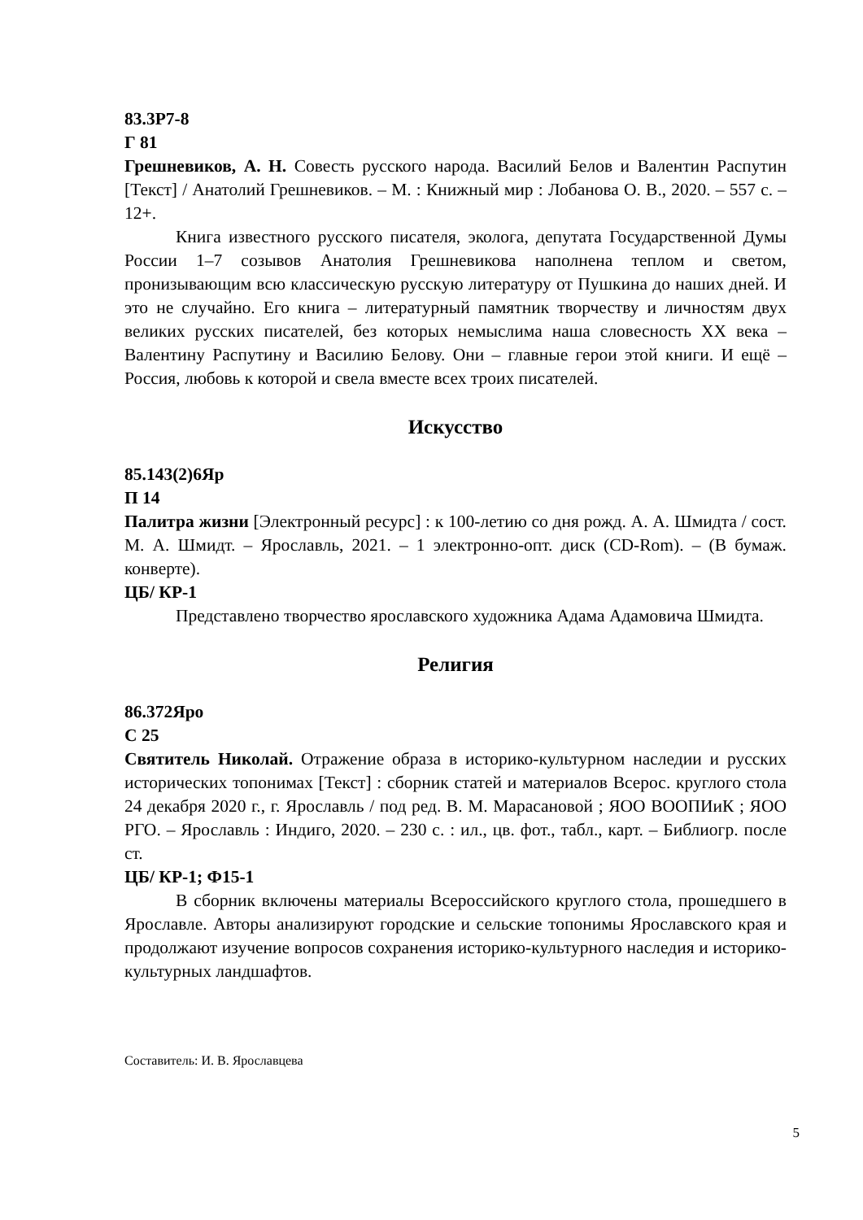83.3Р7-8
Г 81
Грешневиков, А. Н. Совесть русского народа. Василий Белов и Валентин Распутин [Текст] / Анатолий Грешневиков. – М. : Книжный мир : Лобанова О. В., 2020. – 557 с. – 12+.
Книга известного русского писателя, эколога, депутата Государственной Думы России 1–7 созывов Анатолия Грешневикова наполнена теплом и светом, пронизывающим всю классическую русскую литературу от Пушкина до наших дней. И это не случайно. Его книга – литературный памятник творчеству и личностям двух великих русских писателей, без которых немыслима наша словесность XX века – Валентину Распутину и Василию Белову. Они – главные герои этой книги. И ещё – Россия, любовь к которой и свела вместе всех троих писателей.
Искусство
85.143(2)6Яр
П 14
Палитра жизни [Электронный ресурс] : к 100-летию со дня рожд. А. А. Шмидта / сост. М. А. Шмидт. – Ярославль, 2021. – 1 электронно-опт. диск (CD-Rom). – (В бумаж. конверте).
ЦБ/ КР-1
Представлено творчество ярославского художника Адама Адамовича Шмидта.
Религия
86.372Яро
С 25
Святитель Николай. Отражение образа в историко-культурном наследии и русских исторических топонимах [Текст] : сборник статей и материалов Всерос. круглого стола 24 декабря 2020 г., г. Ярославль / под ред. В. М. Марасановой ; ЯОО ВООПИиК ; ЯОО РГО. – Ярославль : Индиго, 2020. – 230 с. : ил., цв. фот., табл., карт. – Библиогр. после ст.
ЦБ/ КР-1; Ф15-1
В сборник включены материалы Всероссийского круглого стола, прошедшего в Ярославле. Авторы анализируют городские и сельские топонимы Ярославского края и продолжают изучение вопросов сохранения историко-культурного наследия и историко-культурных ландшафтов.
Составитель: И. В. Ярославцева
5